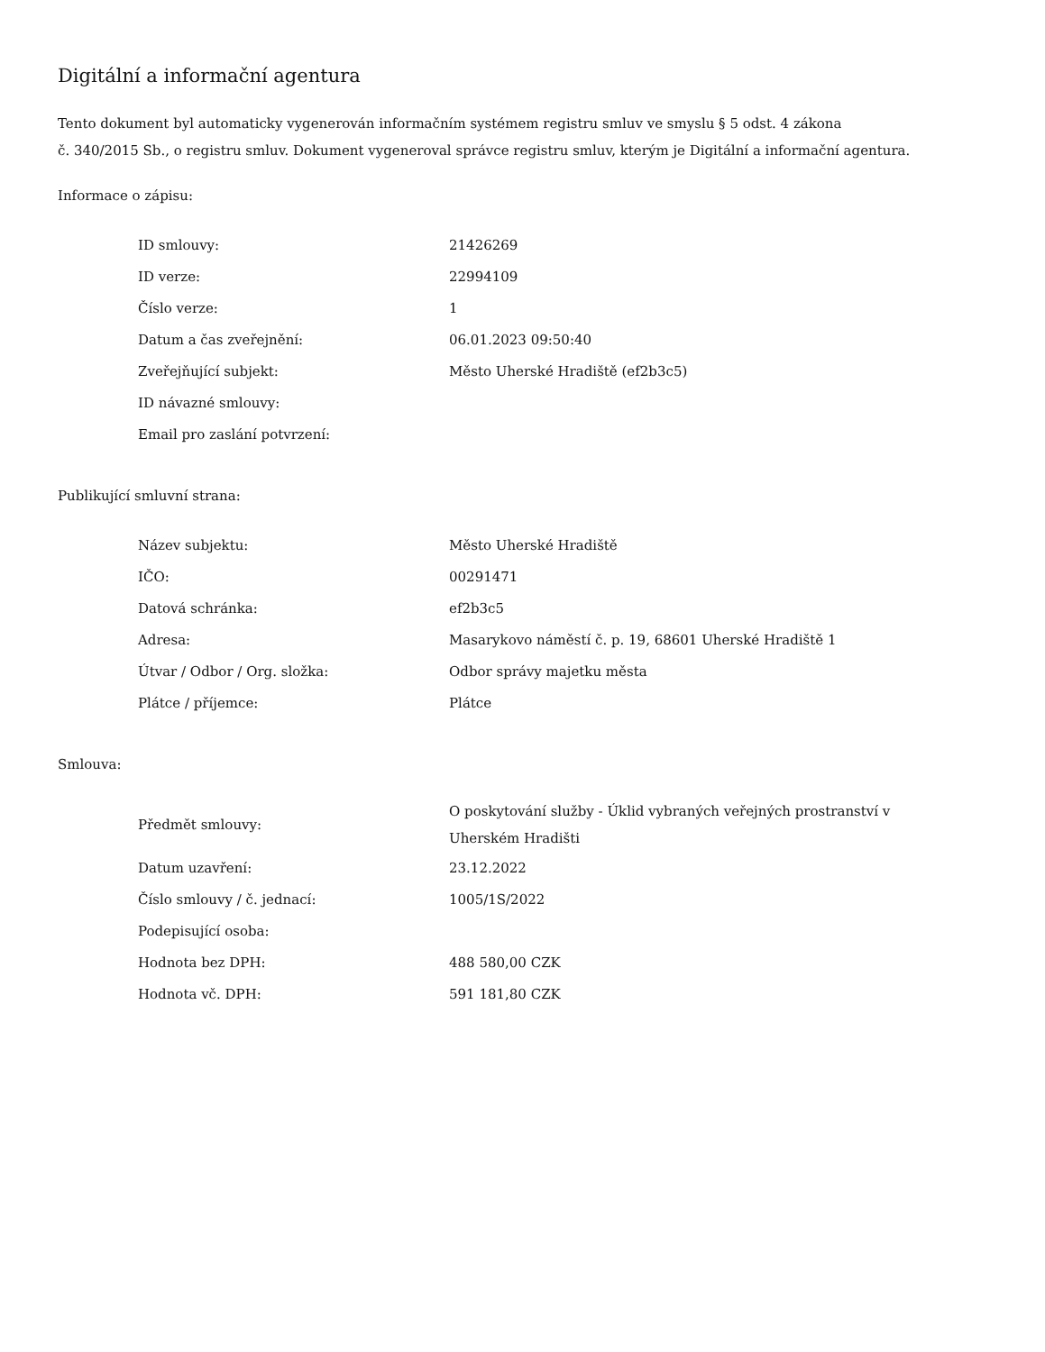Digitální a informační agentura
Tento dokument byl automaticky vygenerován informačním systémem registru smluv ve smyslu § 5 odst. 4 zákona
č. 340/2015 Sb., o registru smluv. Dokument vygeneroval správce registru smluv, kterým je Digitální a informační agentura.
Informace o zápisu:
| ID smlouvy: | 21426269 |
| ID verze: | 22994109 |
| Číslo verze: | 1 |
| Datum a čas zveřejnění: | 06.01.2023 09:50:40 |
| Zveřejňující subjekt: | Město Uherské Hradiště (ef2b3c5) |
| ID návazné smlouvy: | |
| Email pro zaslání potvrzení: | |
Publikující smluvní strana:
| Název subjektu: | Město Uherské Hradiště |
| IČO: | 00291471 |
| Datová schránka: | ef2b3c5 |
| Adresa: | Masarykovo náměstí č. p. 19, 68601 Uherské Hradiště 1 |
| Útvar / Odbor / Org. složka: | Odbor správy majetku města |
| Plátce / příjemce: | Plátce |
Smlouva:
| Předmět smlouvy: | O poskytování služby - Úklid vybraných veřejných prostranství v Uherském Hradišti |
| Datum uzavření: | 23.12.2022 |
| Číslo smlouvy / č. jednací: | 1005/1S/2022 |
| Podepisující osoba: | |
| Hodnota bez DPH: | 488 580,00 CZK |
| Hodnota vč. DPH: | 591 181,80 CZK |